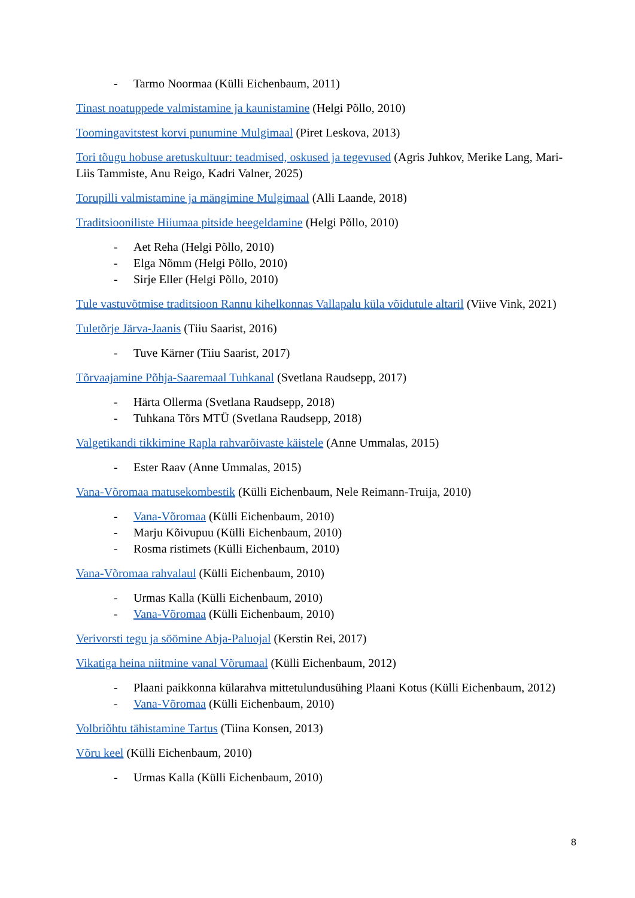- Tarmo Noormaa (Külli Eichenbaum, 2011)
Tinast noatuppede valmistamine ja kaunistamine (Helgi Põllo, 2010)
Toomingavitstest korvi punumine Mulgimaal (Piret Leskova, 2013)
Tori tõugu hobuse aretuskultuur: teadmised, oskused ja tegevused (Agris Juhkov, Merike Lang, Mari-Liis Tammiste, Anu Reigo, Kadri Valner, 2025)
Torupilli valmistamine ja mängimine Mulgimaal (Alli Laande, 2018)
Traditsiooniliste Hiiumaa pitside heegeldamine (Helgi Põllo, 2010)
- Aet Reha (Helgi Põllo, 2010)
- Elga Nõmm (Helgi Põllo, 2010)
- Sirje Eller (Helgi Põllo, 2010)
Tule vastuvõtmise traditsioon Rannu kihelkonnas Vallapalu küla võidutule altaril (Viive Vink, 2021)
Tuletõrje Järva-Jaanis (Tiiu Saarist, 2016)
- Tuve Kärner (Tiiu Saarist, 2017)
Tõrvaajamine Põhja-Saaremaal Tuhkanal (Svetlana Raudsepp, 2017)
- Härta Ollerma (Svetlana Raudsepp, 2018)
- Tuhkana Tõrs MTÜ (Svetlana Raudsepp, 2018)
Valgetikandi tikkimine Rapla rahvarõivaste käistele (Anne Ummalas, 2015)
- Ester Raav (Anne Ummalas, 2015)
Vana-Võromaa matusekombestik (Külli Eichenbaum, Nele Reimann-Truija, 2010)
- Vana-Võromaa (Külli Eichenbaum, 2010)
- Marju Kõivupuu (Külli Eichenbaum, 2010)
- Rosma ristimets (Külli Eichenbaum, 2010)
Vana-Võromaa rahvalaul (Külli Eichenbaum, 2010)
- Urmas Kalla (Külli Eichenbaum, 2010)
- Vana-Võromaa (Külli Eichenbaum, 2010)
Verivorsti tegu ja söömine Abja-Paluojal (Kerstin Rei, 2017)
Vikatiga heina niitmine vanal Võrumaal (Külli Eichenbaum, 2012)
- Plaani paikkonna külarahva mittetulundusühing Plaani Kotus (Külli Eichenbaum, 2012)
- Vana-Võromaa (Külli Eichenbaum, 2010)
Volbriõhtu tähistamine Tartus (Tiina Konsen, 2013)
Võru keel (Külli Eichenbaum, 2010)
- Urmas Kalla (Külli Eichenbaum, 2010)
8